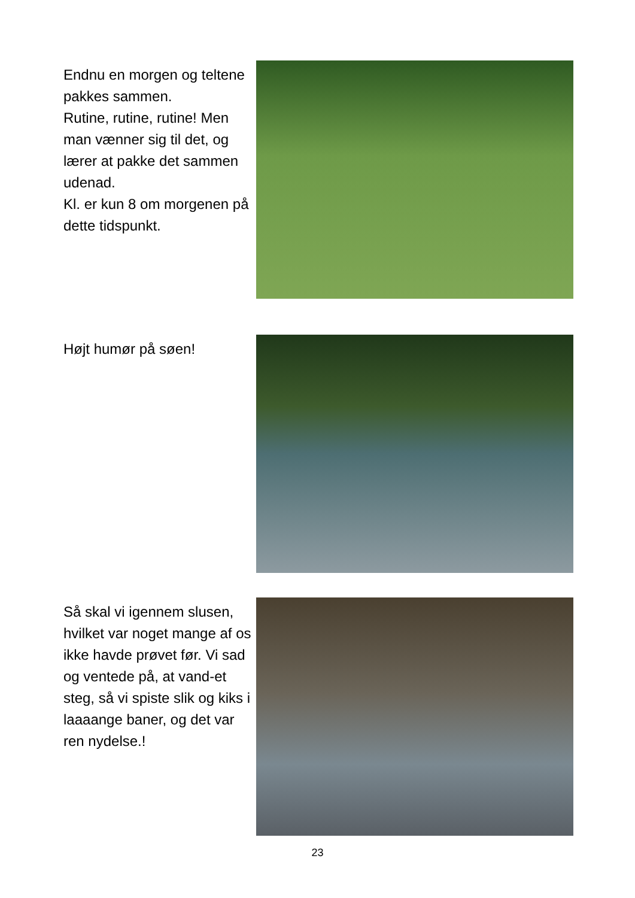Endnu en morgen og teltene pakkes sammen.
Rutine, rutine, rutine! Men man vænner sig til det, og lærer at pakke det sammen udenad.
Kl. er kun 8 om morgenen på dette tidspunkt.
Højt humør på søen!
Så skal vi igennem slusen, hvilket var noget mange af os ikke havde prøvet før. Vi sad og ventede på, at vand-et steg, så vi spiste slik og kiks i laaaange baner, og det var ren nydelse.!
23